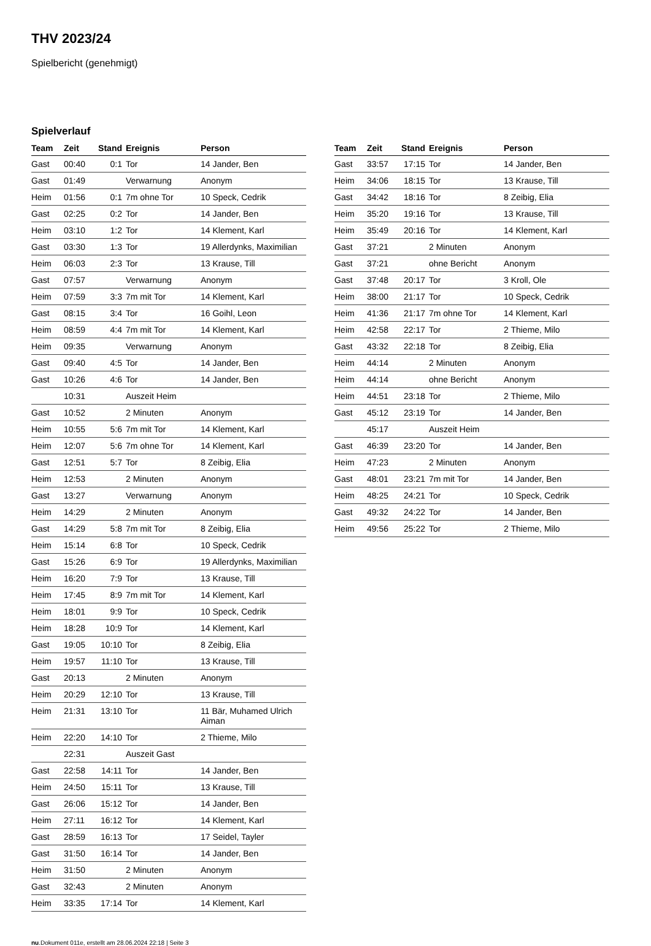THV 2023/24
Spielbericht (genehmigt)
Spielverlauf
| Team | Zeit | Stand | Ereignis | Person |
| --- | --- | --- | --- | --- |
| Gast | 00:40 | 0:1 | Tor | 14 Jander, Ben |
| Gast | 01:49 | | Verwarnung | Anonym |
| Heim | 01:56 | 0:1 | 7m ohne Tor | 10 Speck, Cedrik |
| Gast | 02:25 | 0:2 | Tor | 14 Jander, Ben |
| Heim | 03:10 | 1:2 | Tor | 14 Klement, Karl |
| Gast | 03:30 | 1:3 | Tor | 19 Allerdynks, Maximilian |
| Heim | 06:03 | 2:3 | Tor | 13 Krause, Till |
| Gast | 07:57 | | Verwarnung | Anonym |
| Heim | 07:59 | 3:3 | 7m mit Tor | 14 Klement, Karl |
| Gast | 08:15 | 3:4 | Tor | 16 Goihl, Leon |
| Heim | 08:59 | 4:4 | 7m mit Tor | 14 Klement, Karl |
| Heim | 09:35 | | Verwarnung | Anonym |
| Gast | 09:40 | 4:5 | Tor | 14 Jander, Ben |
| Gast | 10:26 | 4:6 | Tor | 14 Jander, Ben |
| | 10:31 | | Auszeit Heim | |
| Gast | 10:52 | | 2 Minuten | Anonym |
| Heim | 10:55 | 5:6 | 7m mit Tor | 14 Klement, Karl |
| Heim | 12:07 | 5:6 | 7m ohne Tor | 14 Klement, Karl |
| Gast | 12:51 | 5:7 | Tor | 8 Zeibig, Elia |
| Heim | 12:53 | | 2 Minuten | Anonym |
| Gast | 13:27 | | Verwarnung | Anonym |
| Heim | 14:29 | | 2 Minuten | Anonym |
| Gast | 14:29 | 5:8 | 7m mit Tor | 8 Zeibig, Elia |
| Heim | 15:14 | 6:8 | Tor | 10 Speck, Cedrik |
| Gast | 15:26 | 6:9 | Tor | 19 Allerdynks, Maximilian |
| Heim | 16:20 | 7:9 | Tor | 13 Krause, Till |
| Heim | 17:45 | 8:9 | 7m mit Tor | 14 Klement, Karl |
| Heim | 18:01 | 9:9 | Tor | 10 Speck, Cedrik |
| Heim | 18:28 | 10:9 | Tor | 14 Klement, Karl |
| Gast | 19:05 | 10:10 | Tor | 8 Zeibig, Elia |
| Heim | 19:57 | 11:10 | Tor | 13 Krause, Till |
| Gast | 20:13 | | 2 Minuten | Anonym |
| Heim | 20:29 | 12:10 | Tor | 13 Krause, Till |
| Heim | 21:31 | 13:10 | Tor | 11 Bär, Muhamed Ulrich Aiman |
| Heim | 22:20 | 14:10 | Tor | 2 Thieme, Milo |
| | 22:31 | | Auszeit Gast | |
| Gast | 22:58 | 14:11 | Tor | 14 Jander, Ben |
| Heim | 24:50 | 15:11 | Tor | 13 Krause, Till |
| Gast | 26:06 | 15:12 | Tor | 14 Jander, Ben |
| Heim | 27:11 | 16:12 | Tor | 14 Klement, Karl |
| Gast | 28:59 | 16:13 | Tor | 17 Seidel, Tayler |
| Gast | 31:50 | 16:14 | Tor | 14 Jander, Ben |
| Heim | 31:50 | | 2 Minuten | Anonym |
| Gast | 32:43 | | 2 Minuten | Anonym |
| Heim | 33:35 | 17:14 | Tor | 14 Klement, Karl |
| Team | Zeit | Stand | Ereignis | Person |
| --- | --- | --- | --- | --- |
| Gast | 33:57 | 17:15 | Tor | 14 Jander, Ben |
| Heim | 34:06 | 18:15 | Tor | 13 Krause, Till |
| Gast | 34:42 | 18:16 | Tor | 8 Zeibig, Elia |
| Heim | 35:20 | 19:16 | Tor | 13 Krause, Till |
| Heim | 35:49 | 20:16 | Tor | 14 Klement, Karl |
| Gast | 37:21 | | 2 Minuten | Anonym |
| Gast | 37:21 | | ohne Bericht | Anonym |
| Gast | 37:48 | 20:17 | Tor | 3 Kroll, Ole |
| Heim | 38:00 | 21:17 | Tor | 10 Speck, Cedrik |
| Heim | 41:36 | 21:17 | 7m ohne Tor | 14 Klement, Karl |
| Heim | 42:58 | 22:17 | Tor | 2 Thieme, Milo |
| Gast | 43:32 | 22:18 | Tor | 8 Zeibig, Elia |
| Heim | 44:14 | | 2 Minuten | Anonym |
| Heim | 44:14 | | ohne Bericht | Anonym |
| Heim | 44:51 | 23:18 | Tor | 2 Thieme, Milo |
| Gast | 45:12 | 23:19 | Tor | 14 Jander, Ben |
| | 45:17 | | Auszeit Heim | |
| Gast | 46:39 | 23:20 | Tor | 14 Jander, Ben |
| Heim | 47:23 | | 2 Minuten | Anonym |
| Gast | 48:01 | 23:21 | 7m mit Tor | 14 Jander, Ben |
| Heim | 48:25 | 24:21 | Tor | 10 Speck, Cedrik |
| Gast | 49:32 | 24:22 | Tor | 14 Jander, Ben |
| Heim | 49:56 | 25:22 | Tor | 2 Thieme, Milo |
nu.Dokument 011e, erstellt am 28.06.2024 22:18 | Seite 3